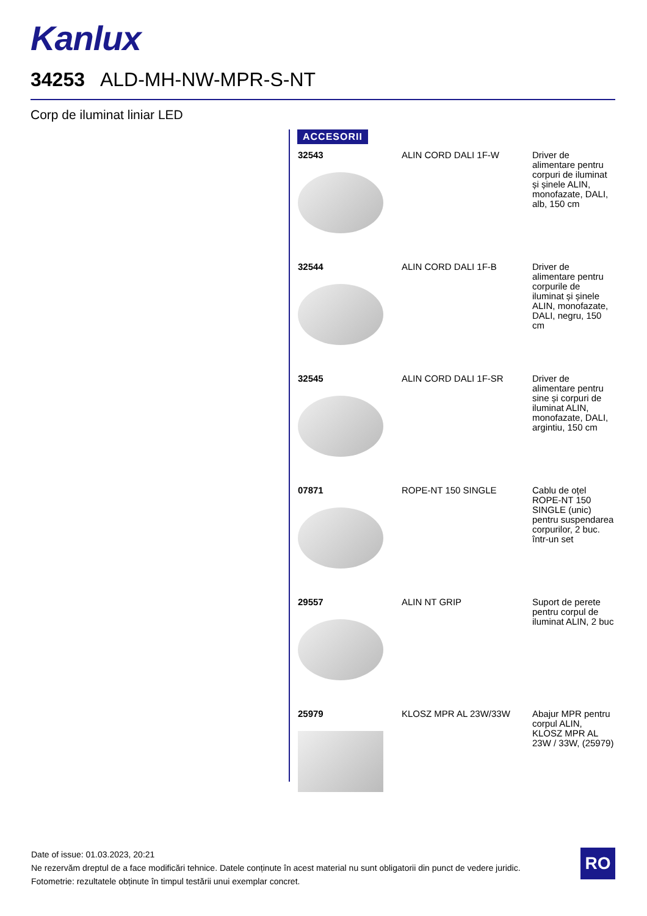Kanlux
34253 ALD-MH-NW-MPR-S-NT
Corp de iluminat liniar LED
ACCESORII
| 32543 | ALIN CORD DALI 1F-W | Driver de alimentare pentru corpuri de iluminat și șinele ALIN, monofazate, DALI, alb, 150 cm |
| 32544 | ALIN CORD DALI 1F-B | Driver de alimentare pentru corpurile de iluminat și șinele ALIN, monofazate, DALI, negru, 150 cm |
| 32545 | ALIN CORD DALI 1F-SR | Driver de alimentare pentru sine și corpuri de iluminat ALIN, monofazate, DALI, argintiu, 150 cm |
| 07871 | ROPE-NT 150 SINGLE | Cablu de oțel ROPE-NT 150 SINGLE (unic) pentru suspendarea corpurilor, 2 buc. într-un set |
| 29557 | ALIN NT GRIP | Suport de perete pentru corpul de iluminat ALIN, 2 buc |
| 25979 | KLOSZ MPR AL 23W/33W | Abajur MPR pentru corpul ALIN, KLOSZ MPR AL 23W / 33W, (25979) |
Date of issue: 01.03.2023, 20:21
Ne rezervăm dreptul de a face modificări tehnice. Datele conținute în acest material nu sunt obligatorii din punct de vedere juridic.
Fotometrie: rezultatele obținute în timpul testării unui exemplar concret.
RO